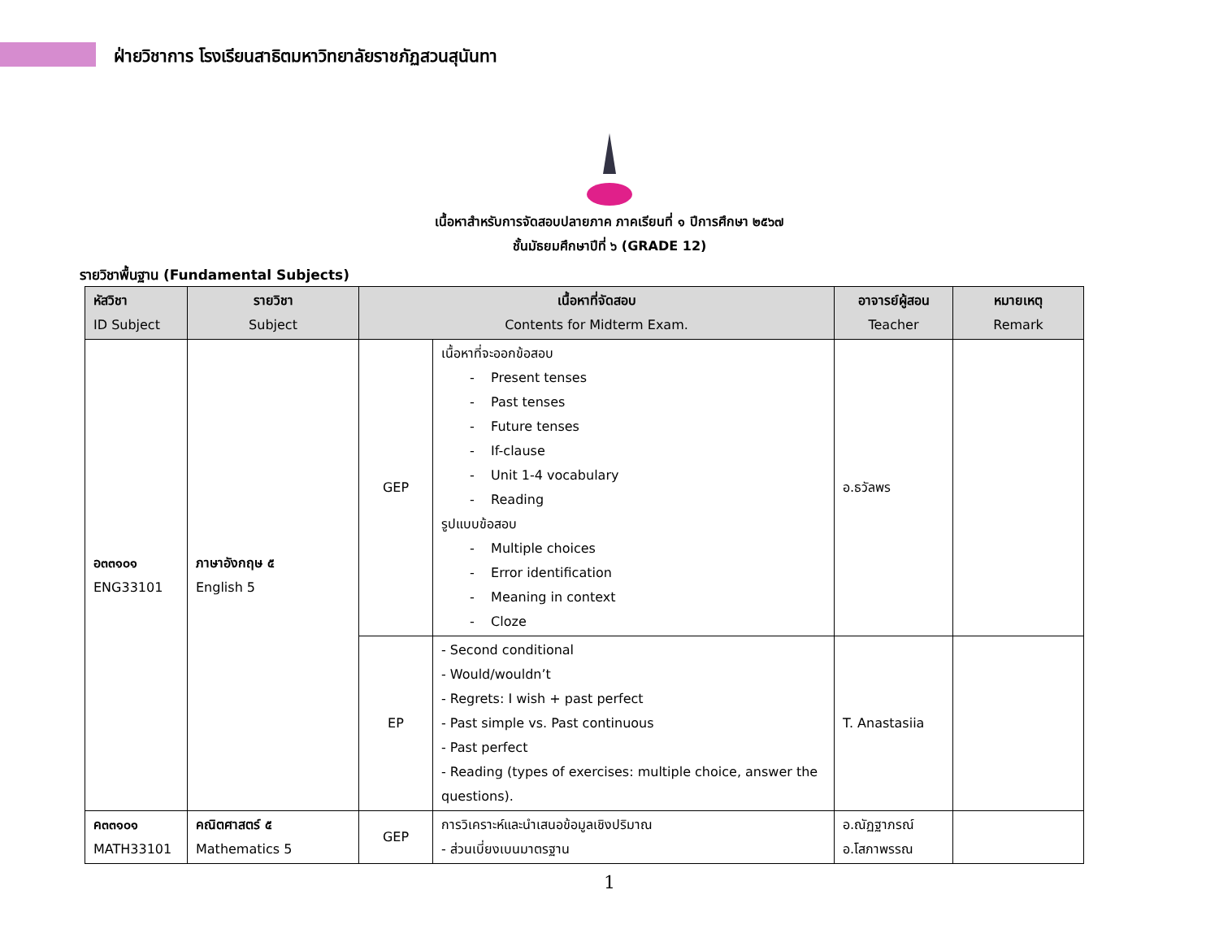ฝ่ายวิชาการ โรงเรียนสาธิตมหาวิทยาลัยราชภัฏสวนสุนันทา
เนื้อหาสำหรับการจัดสอบปลายภาค ภาคเรียนที่ ๑ ปีการศึกษา ๒๕๖๗
ชั้นมัธยมศึกษาปีที่ ๖ (GRADE 12)
รายวิชาพื้นฐาน (Fundamental Subjects)
| หัสวิชา ID Subject | รายวิชา Subject | เนื้อหาที่จัดสอบ Contents for Midterm Exam. | | อาจารย์ผู้สอน Teacher | หมายเหตุ Remark |
| --- | --- | --- | --- | --- | --- |
| อ๓๓๑๐๑ ENG33101 | ภาษาอังกฤษ ๕ English 5 | GEP | เนื้อหาที่จะออกข้อสอบ - Present tenses - Past tenses - Future tenses - If-clause - Unit 1-4 vocabulary - Reading รูปแบบข้อสอบ - Multiple choices - Error identification - Meaning in context - Cloze | อ.ธวัลพร | |
| | | EP | - Second conditional - Would/wouldn’t - Regrets: I wish + past perfect - Past simple vs. Past continuous - Past perfect - Reading (types of exercises: multiple choice, answer the questions). | T. Anastasiia | |
| ค๓๓๑๐๑ MATH33101 | คณิตศาสตร์ ๕ Mathematics 5 | GEP | การวิเคราะห์และนำเสนอข้อมูลเชิงปริมาณ - ส่วนเบี่ยงเบนมาตรฐาน | อ.ณัฏฐาภรณ์ อ.โสภาพรรณ | |
1